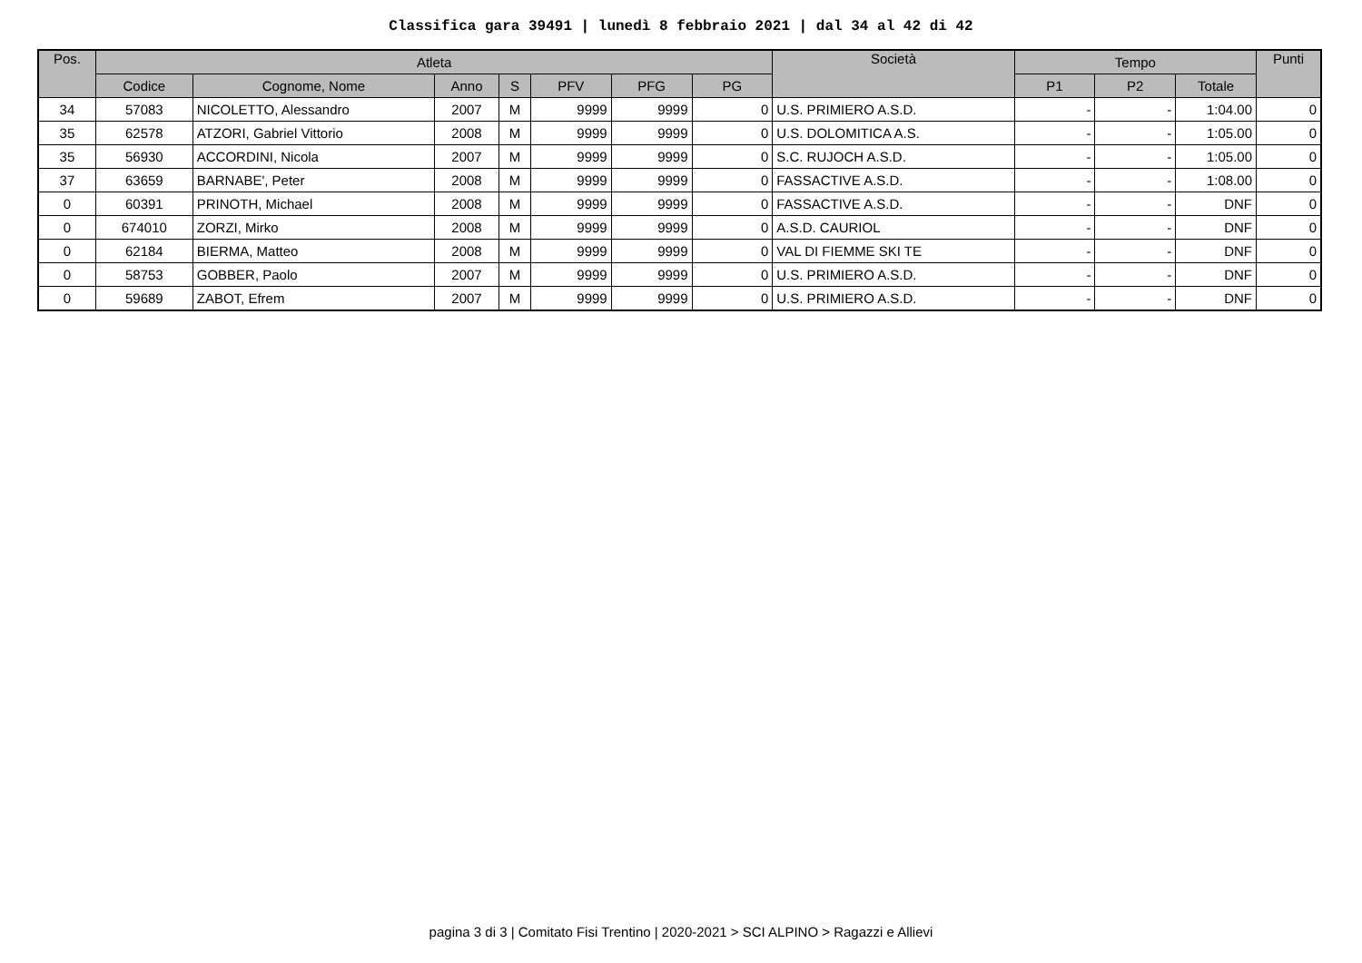Classifica gara 39491 | lunedì 8 febbraio 2021 | dal 34 al 42 di 42
| Pos. | Atleta | | | | | | | Società | Tempo | | | Punti |
| --- | --- | --- | --- | --- | --- | --- | --- | --- | --- | --- | --- | --- |
| | Codice | Cognome, Nome | Anno | S | PFV | PFG | PG | | P1 | P2 | Totale | |
| 34 | 57083 | NICOLETTO, Alessandro | 2007 | M | 9999 | 9999 | 0 | U.S. PRIMIERO A.S.D. | - | - | 1:04.00 | 0 |
| 35 | 62578 | ATZORI, Gabriel Vittorio | 2008 | M | 9999 | 9999 | 0 | U.S. DOLOMITICA A.S. | - | - | 1:05.00 | 0 |
| 35 | 56930 | ACCORDINI, Nicola | 2007 | M | 9999 | 9999 | 0 | S.C. RUJOCH A.S.D. | - | - | 1:05.00 | 0 |
| 37 | 63659 | BARNABE', Peter | 2008 | M | 9999 | 9999 | 0 | FASSACTIVE A.S.D. | - | - | 1:08.00 | 0 |
| 0 | 60391 | PRINOTH, Michael | 2008 | M | 9999 | 9999 | 0 | FASSACTIVE A.S.D. | - | - | DNF | 0 |
| 0 | 674010 | ZORZI, Mirko | 2008 | M | 9999 | 9999 | 0 | A.S.D. CAURIOL | - | - | DNF | 0 |
| 0 | 62184 | BIERMA, Matteo | 2008 | M | 9999 | 9999 | 0 | VAL DI FIEMME SKI TE | - | - | DNF | 0 |
| 0 | 58753 | GOBBER, Paolo | 2007 | M | 9999 | 9999 | 0 | U.S. PRIMIERO A.S.D. | - | - | DNF | 0 |
| 0 | 59689 | ZABOT, Efrem | 2007 | M | 9999 | 9999 | 0 | U.S. PRIMIERO A.S.D. | - | - | DNF | 0 |
pagina 3 di 3 | Comitato Fisi Trentino | 2020-2021 > SCI ALPINO > Ragazzi e Allievi